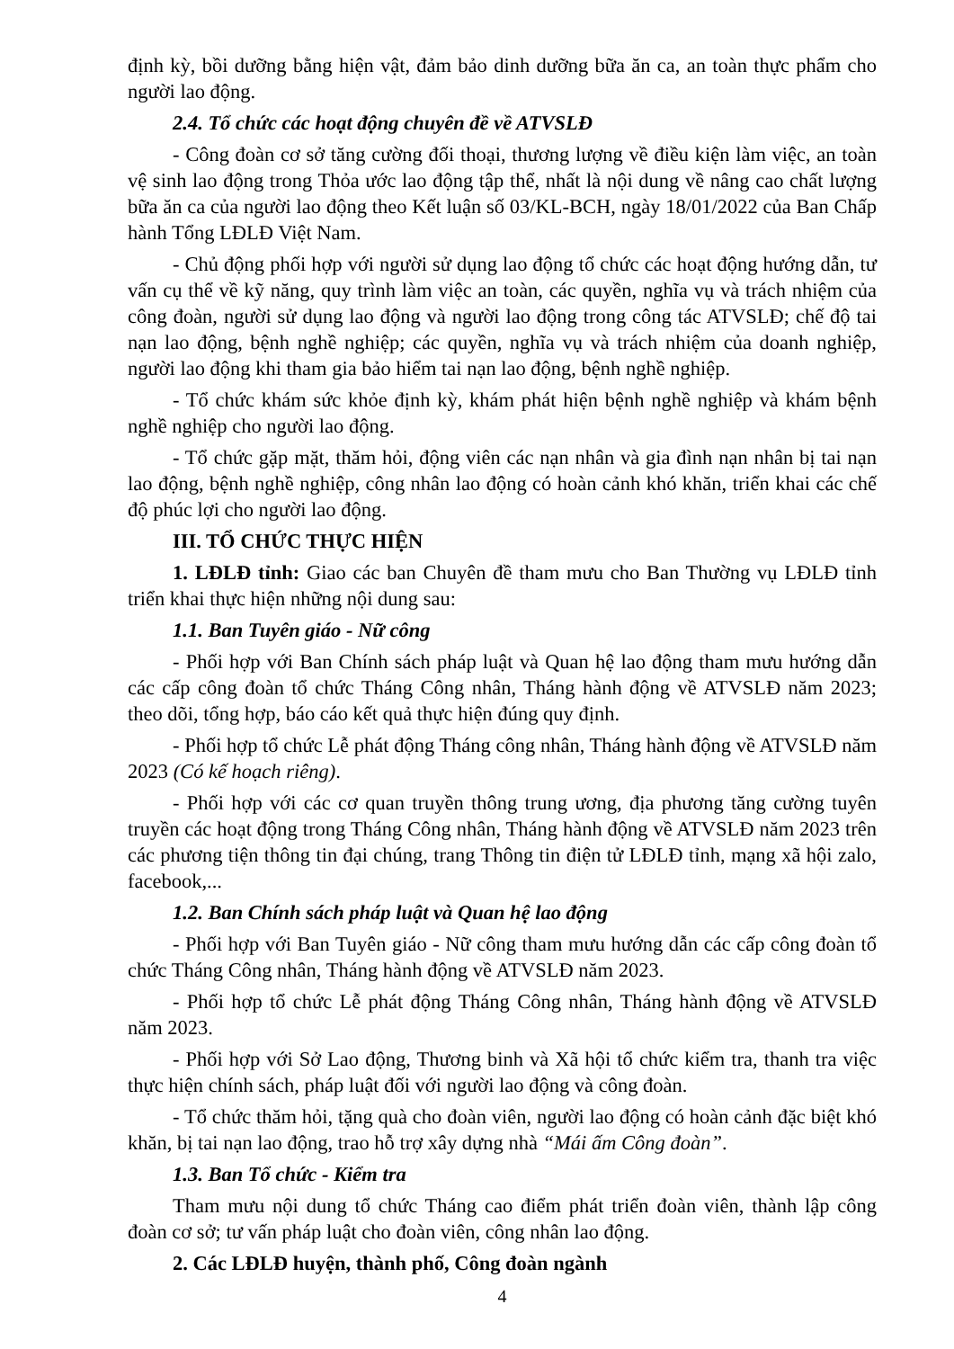định kỳ, bồi dưỡng bằng hiện vật, đảm bảo dinh dưỡng bữa ăn ca, an toàn thực phẩm cho người lao động.
2.4. Tổ chức các hoạt động chuyên đề về ATVSLĐ
- Công đoàn cơ sở tăng cường đối thoại, thương lượng về điều kiện làm việc, an toàn vệ sinh lao động trong Thỏa ước lao động tập thể, nhất là nội dung về nâng cao chất lượng bữa ăn ca của người lao động theo Kết luận số 03/KL-BCH, ngày 18/01/2022 của Ban Chấp hành Tổng LĐLĐ Việt Nam.
- Chủ động phối hợp với người sử dụng lao động tổ chức các hoạt động hướng dẫn, tư vấn cụ thể về kỹ năng, quy trình làm việc an toàn, các quyền, nghĩa vụ và trách nhiệm của công đoàn, người sử dụng lao động và người lao động trong công tác ATVSLĐ; chế độ tai nạn lao động, bệnh nghề nghiệp; các quyền, nghĩa vụ và trách nhiệm của doanh nghiệp, người lao động khi tham gia bảo hiểm tai nạn lao động, bệnh nghề nghiệp.
- Tổ chức khám sức khỏe định kỳ, khám phát hiện bệnh nghề nghiệp và khám bệnh nghề nghiệp cho người lao động.
- Tổ chức gặp mặt, thăm hỏi, động viên các nạn nhân và gia đình nạn nhân bị tai nạn lao động, bệnh nghề nghiệp, công nhân lao động có hoàn cảnh khó khăn, triển khai các chế độ phúc lợi cho người lao động.
III. TỔ CHỨC THỰC HIỆN
1. LĐLĐ tỉnh: Giao các ban Chuyên đề tham mưu cho Ban Thường vụ LĐLĐ tỉnh triển khai thực hiện những nội dung sau:
1.1. Ban Tuyên giáo - Nữ công
- Phối hợp với Ban Chính sách pháp luật và Quan hệ lao động tham mưu hướng dẫn các cấp công đoàn tổ chức Tháng Công nhân, Tháng hành động về ATVSLĐ năm 2023; theo dõi, tổng hợp, báo cáo kết quả thực hiện đúng quy định.
- Phối hợp tổ chức Lễ phát động Tháng công nhân, Tháng hành động về ATVSLĐ năm 2023 (Có kế hoạch riêng).
- Phối hợp với các cơ quan truyền thông trung ương, địa phương tăng cường tuyên truyền các hoạt động trong Tháng Công nhân, Tháng hành động về ATVSLĐ năm 2023 trên các phương tiện thông tin đại chúng, trang Thông tin điện tử LĐLĐ tỉnh, mạng xã hội zalo, facebook,...
1.2. Ban Chính sách pháp luật và Quan hệ lao động
- Phối hợp với Ban Tuyên giáo - Nữ công tham mưu hướng dẫn các cấp công đoàn tổ chức Tháng Công nhân, Tháng hành động về ATVSLĐ năm 2023.
- Phối hợp tổ chức Lễ phát động Tháng Công nhân, Tháng hành động về ATVSLĐ năm 2023.
- Phối hợp với Sở Lao động, Thương binh và Xã hội tổ chức kiểm tra, thanh tra việc thực hiện chính sách, pháp luật đối với người lao động và công đoàn.
- Tổ chức thăm hỏi, tặng quà cho đoàn viên, người lao động có hoàn cảnh đặc biệt khó khăn, bị tai nạn lao động, trao hỗ trợ xây dựng nhà “Mái ấm Công đoàn”.
1.3. Ban Tổ chức - Kiểm tra
Tham mưu nội dung tổ chức Tháng cao điểm phát triển đoàn viên, thành lập công đoàn cơ sở; tư vấn pháp luật cho đoàn viên, công nhân lao động.
2. Các LĐLĐ huyện, thành phố, Công đoàn ngành
4